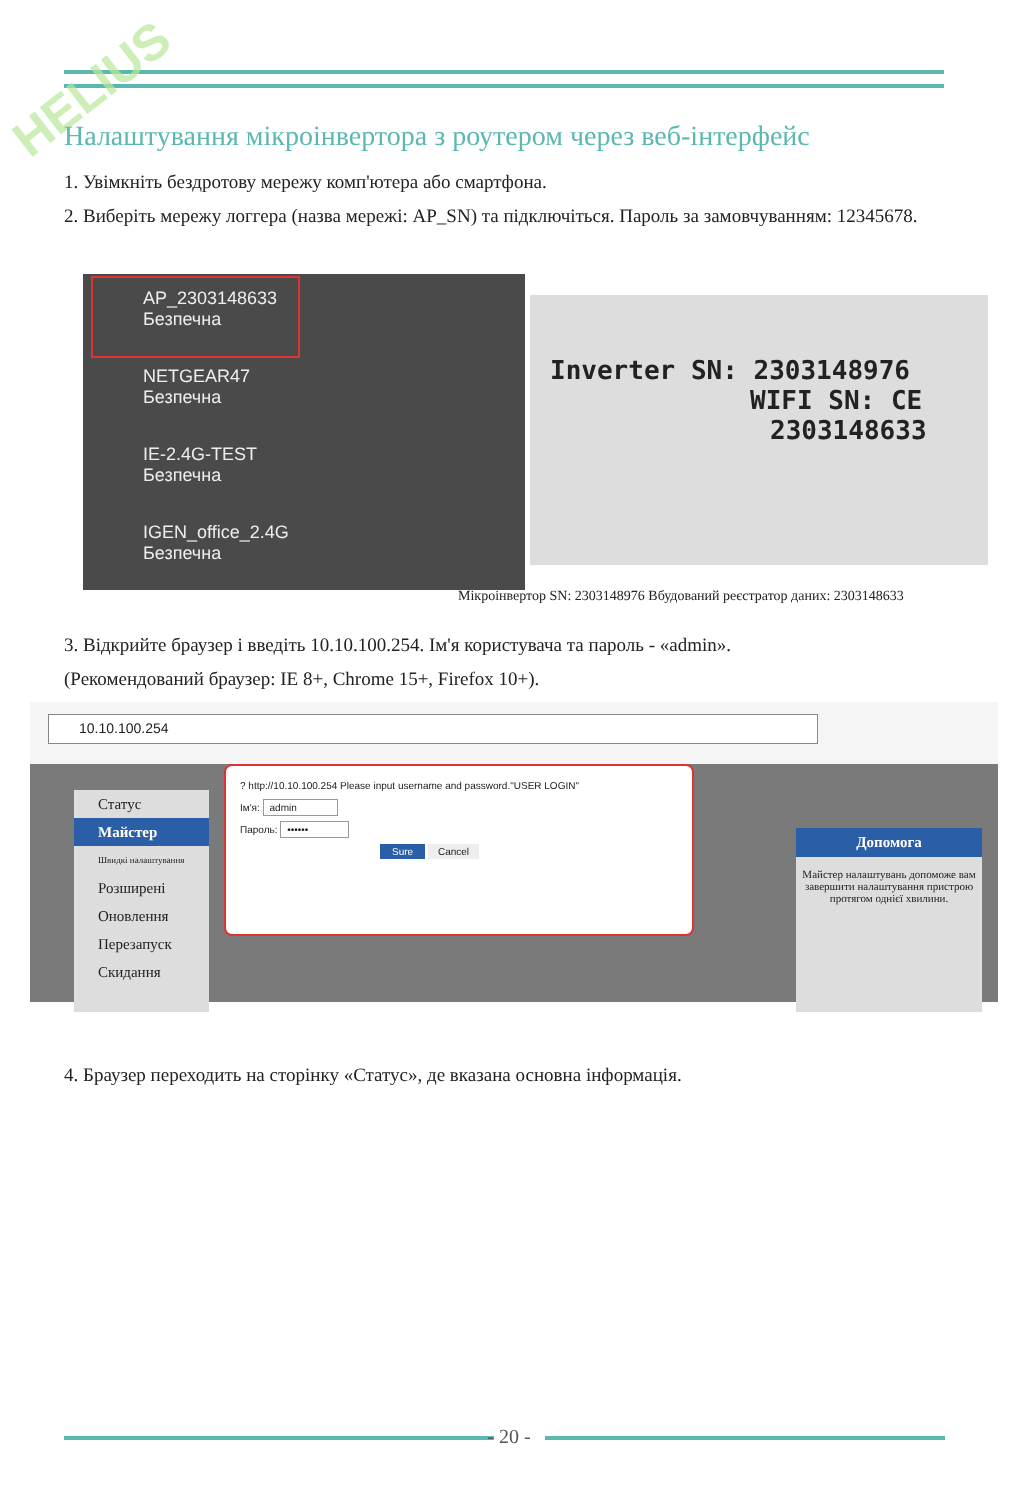HELIUS
Налаштування мікроінвертора з роутером через веб-інтерфейс
1. Увімкніть бездротову мережу комп'ютера або смартфона.
2. Виберіть мережу логгера (назва мережі: AP_SN) та підключіться. Пароль за замовчуванням: 12345678.
AP_2303148633
Безпечна
NETGEAR47
Безпечна
IE-2.4G-TEST
Безпечна
IGEN_office_2.4G
Безпечна
Inverter SN: 2303148976
WIFI SN: CE
2303148633
Мікроінвертор SN: 2303148976 Вбудований реєстратор даних: 2303148633
3. Відкрийте браузер і введіть 10.10.100.254. Ім'я користувача та пароль - «admin».
(Рекомендований браузер: IE 8+, Chrome 15+, Firefox 10+).
10.10.100.254
Статус
Майстер
Швидкі налаштування
Розширені
Оновлення
Перезапуск
Скидання
? http://10.10.100.254 Please input username and password."USER LOGIN"
Ім'я: admin
Пароль: ••••••
Sure Cancel
Допомога
Майстер налаштувань допоможе вам завершити налаштування пристрою протягом однієї хвилини.
4. Браузер переходить на сторінку «Статус», де вказана основна інформація.
- 20 -